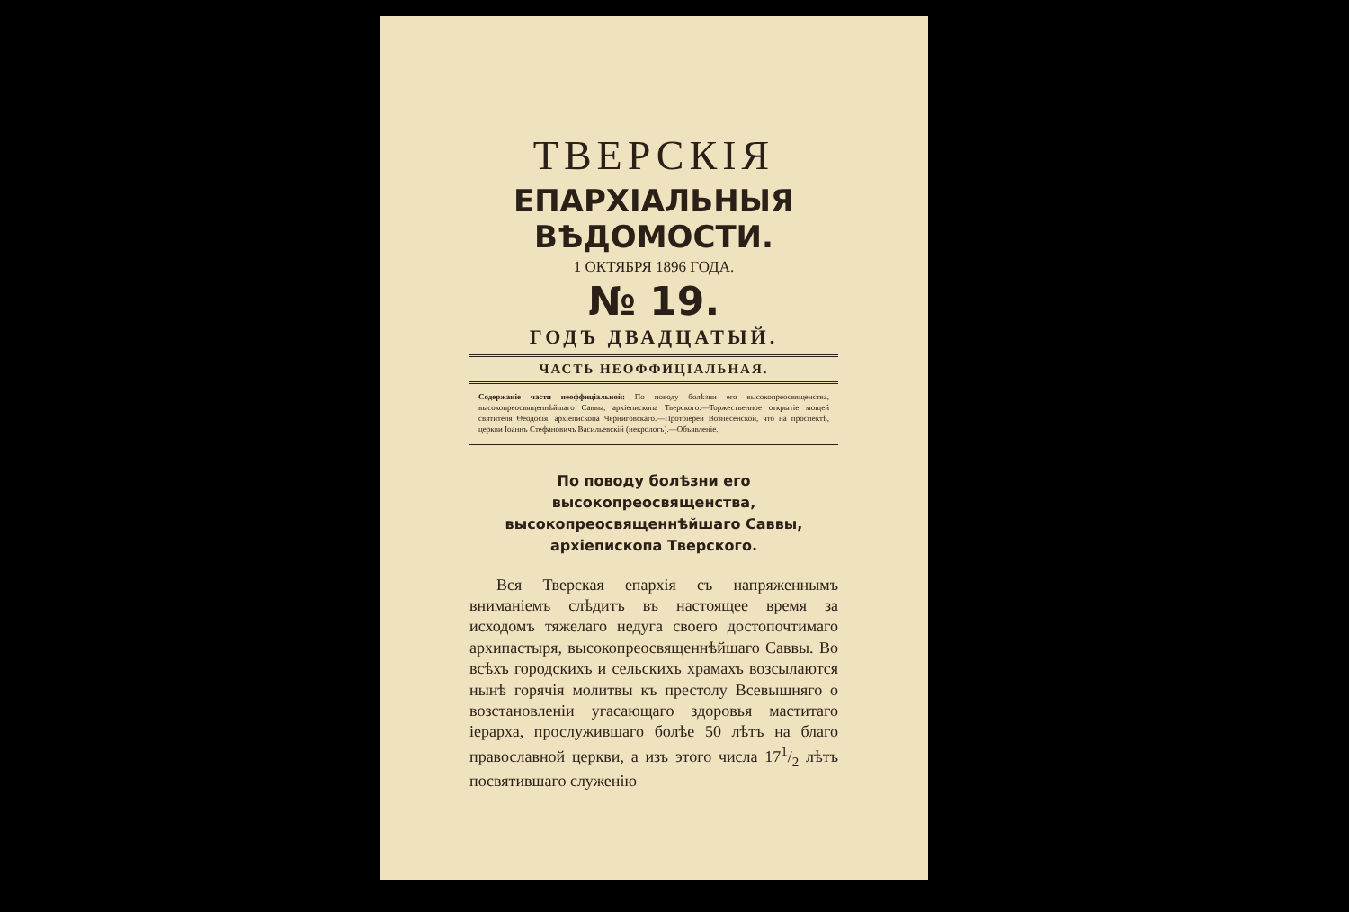ТВЕРСКІЯ
ЕПАРХІАЛЬНЫЯ ВѢДОМОСТИ.
1 ОКТЯБРЯ 1896 ГОДА.
№ 19.
ГОДЪ ДВАДЦАТЫЙ.
ЧАСТЬ НЕОФФИЦІАЛЬНАЯ.
Содержаніе части неоффиціальной: По поводу болѣзни его высокопреосвященства, высокопреосвященнѣйшаго Саввы, архіепископа Тверского.—Торжественное открытіе мощей святителя Өеодосія, архіепископа Черниговскаго.—Протоіерей Вознесенской, что на проспектѣ, церкви Іоаннъ Стефановичъ Васильевскій (некрологъ).—Объявленіе.
По поводу болѣзни его высокопреосвященства, высокопреосвященнѣйшаго Саввы, архіепископа Тверского.
Вся Тверская епархія съ напряженнымъ вниманіемъ слѣдитъ въ настоящее время за исходомъ тяжелаго недуга своего достопочтимаго архипастыря, высокопреосвященнѣйшаго Саввы. Во всѣхъ городскихъ и сельскихъ храмахъ возсылаются нынѣ горячія молитвы къ престолу Всевышняго о возстановленіи угасающаго здоровья маститаго іерарха, прослужившаго болѣе 50 лѣтъ на благо православной церкви, а изъ этого числа 171/2 лѣтъ посвятившаго служенію